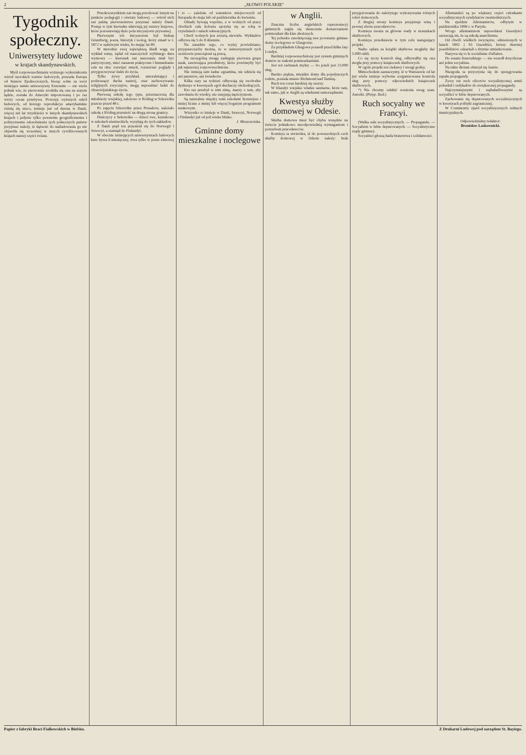2 „SŁOWO POLSKIE"
Tygodnik społeczny.
Uniwersytety ludowe
w krajach skandynawskich.
Myśl rozpowszechniania wyższego wykształcenia wśród szerokich warstw ludowych, przeszła Europa od Stanów Zjednoczonych, biorąc sobie za wzór istniejące tamże uniwersytety Extensim — nie wielu jednak wie, że pierwotnie zrodziła się ona na starym lądzie, została do Ameryki importowaną i po raz wtóry ocean przebywa. Prototyp wyższych szkół ludowych, od którego reprodukcye amerykańskie różnią się nieco, istnieje już od dawna w Danii, więcej niż lat trzydzieści w innych skandynawskich krajach i jedynie tylko pewnemu geograficznemu i politycznemu odosobnieniu tych północnych państw przypisać należy, iż dążność do naśladowania go nie objawiła się wcześniej w innych cywilizowanych krajach naszej części świata.
Przedewszystkiem zaś mogą przodować innym na punkcie pedagogii i oświaty ludowej — wśród nich zaś palmę pierwszeństwa przyznać należy Danii. Postęp w tym kierunku ułatwiają jej ustawy krajowe, które pozostawiają dużo pola inicyatywie prywatnej.
Pierwszym ich inicyatorem był biskup Grundtwig, poeta, historyk i teolog, który zmarł w r. 1872 w sędziwym wieku, bo mając lat 89.
W metodzie swej największą kładł wagę na wykład ustny, żądał od nauczycieli wybitnego daru wymowy — kierunek zaś nauczania miał być patryotyczny, mieć zarazem praktyczne i humanitarne cele na oku: rozwijać umysł, rozszerzać poglądy i przygotowywać ludzi do życia.
Tylko żywy przykład, umoralniający i podnoszący ducha nastrój, oraz zachowywanie religijnych zwyczajów, mogą usposabiać ludzi do chrześcijańskiego życia.
Pierwszą szkołę tego typu, przeznaczoną dla młodzieży wiejskiej, założono w Röding w Szlezwiku jeszcze przed 48 r.
Po zajęciu Szlezwiku przez Prusaków, należało szkołę z Röding przenieść na drugą stronę granicy.
Duńczycy z Szlezwiku — dzieci swe, kształcone w szkołach niemieckich, wysyłają do tych zakładów.
Z Danii prąd ten przeniósł się do Norwegii i Szwecyi, a stamtąd do Finlandyi.
W obecnie istniejących uniwersytetach ludowych kurs bywa 6 miesięczny, trwa tylko w porze zimowej i to — zależnie od warunków miejscowych od listopada do maja lub od października do kwietnia.
Obiady bywają wspólne, a w wolnych od pracy chwilach cała kolonia spotyka się ze sobą w czytelniach i salach rekreacyjnych.
Chwil wolnych jest zresztą niewiele. Wykładów odbywa się 5 do 8 dziennie.
Na zasadzie tego, co wyżej powiedziano, przypuszczaćby można, że w uniwersytetach tych uczniowie przeciążeni są pracą.
Na szczególną uwagę zasługuje pierwsza grupa nauk, zawierająca przedmioty, które powinnyby być jak najszerzej rozpowszechnione.
Nie istnieją tam żadne egzamina, nie udziela się ani patentów, ani świadectw.
Kilka razy na tydzień odbywają się swobodne dyskusye w kwestyach ogół słuchaczy obchodzących.
Kto raz przebył w nim zimę, marzy o tem, aby zawołaniu do wiedzy, nie ustępują mężczyznom.
Są naturalnie między temi szkołami liczniejsze i mniej liczne z mniej lub więcej bogatym programem naukowym.
Wszystko to istnieje w Danii, Szwecyi, Norwegii i Finlandyi już od pół wieku blisko.
J. Moszczeńska.
Gminne domy mieszkalne i noclegowe w Anglii.
Znaczna liczba angielskich reprezentacyj gminnych zajęła się skutecznie dostarczaniem pomieszkań dla klas uboższych.
Tej pobudce zawdzięczają swe powstanie gminne domy noclegowe w Glasgowie.
Za przykładem Glasgowa poszedł przed kilku laty Londyn.
Bardziej rozpowszechniony jest system gminnych domów ze stałemi pomieszkaniami.
Jest też rachunek mylny — bo jeżeli jest 23.000 sług.
Bardzo piękne, miejskie domy dla pojedynczych rodzin, posiada miasto Richmond nad Tamizą.
Ruch ten coraz bardziej się szerzy.
W Irlandyi wiejskie władze sanitarne, które tam, tak samo, jak w Anglii są władzami samorządnemi.
Kwestya służby domowej w Odesie.
Służba domowa musi być chyba wszędzie na świecie jednakowo nieodpowiednią wymaganiom i potrzebom pracodawców.
Komisya ta stwierdza, iż do powszechnych cech służby domowej w Odesie należy: brak przygotowania do należytego wykonywania różnych robót domowych.
Z drugiej strony komisya przypisuje winę i pewnej sferze pracodawców.
Komisya uważa za główne wady w stosunkach służbowych.
Komisya przedstawia w tym celu następujący projekt.
Nadto opłata za książki służbowe mogłaby dać 5.000 rubli.
Co się tyczy kontroli sług, odbywałby się ona mogła przy pomocy książeczek służbowych.
W ogóle projekt ten ciekawy i uwagi godny.
Mimochodem zaznaczymy, iż w Warszawie od lat już wielu istnieje wyborne zorganizowana kontrola sług przy pomocy odpowiednich książeczek służbowych.
*) Nie chcemy osłabić wrażenia uwag szan. Autorki. (Przyp. Red.)
Ruch socyalny we Francyi.
(Walka sekt socyalistycznych. — Propaganda. — Socyalizm w Izbie deputowanych. — Socyalistyczne rządy gminne).
Socyaliści głoszą hasła braterstwa i solidarności.
Allemaniści są po większej części członkami socyalistycznych syndykatów rzemieślniczych.
Na zjeździe Allemanistów, odbytym w październiku 1896 r. w Paryżu.
Wrogo allemanistom usposobieni Guesdyści zarzucają im, że są szkołą anarchizmu.
Od chwili wielkich zwycięstw, odniesionych w latach 1892 i 93 Guesdiści, którzy dawniej possibilistów oskarżali o zbytnie umiarkowanie.
Nazywa się to le socialisme d'affaires.
Do senatu francuzkiego — nie wszedł dotychczas ani jeden socyalista.
Na takie dictum oburzył się Jaurès.
Niezgoda ta przyczynia się do spotęgowania zapału propagandy.
Żywy ten ruch oficerów socyalistycznej armii pobudził i radykałów do zwiększonej propagandy.
Najczynniejszymi i najhałaśliwszymi są socyaliści w Izbie deputowanych.
Zachowanie się deputowanych socyalistycznych w kwestyach polityki zagranicznej.
W Commentry zjazd socyalistycznych radnych municypalnych.
Odpowiedzialny redaktor:
Bronisław Laskownicki.
Papier z fabryki Braci Fiałkowskich w Bielsku. Z Drukarni Ludowej pod zarządem St. Bayiego.